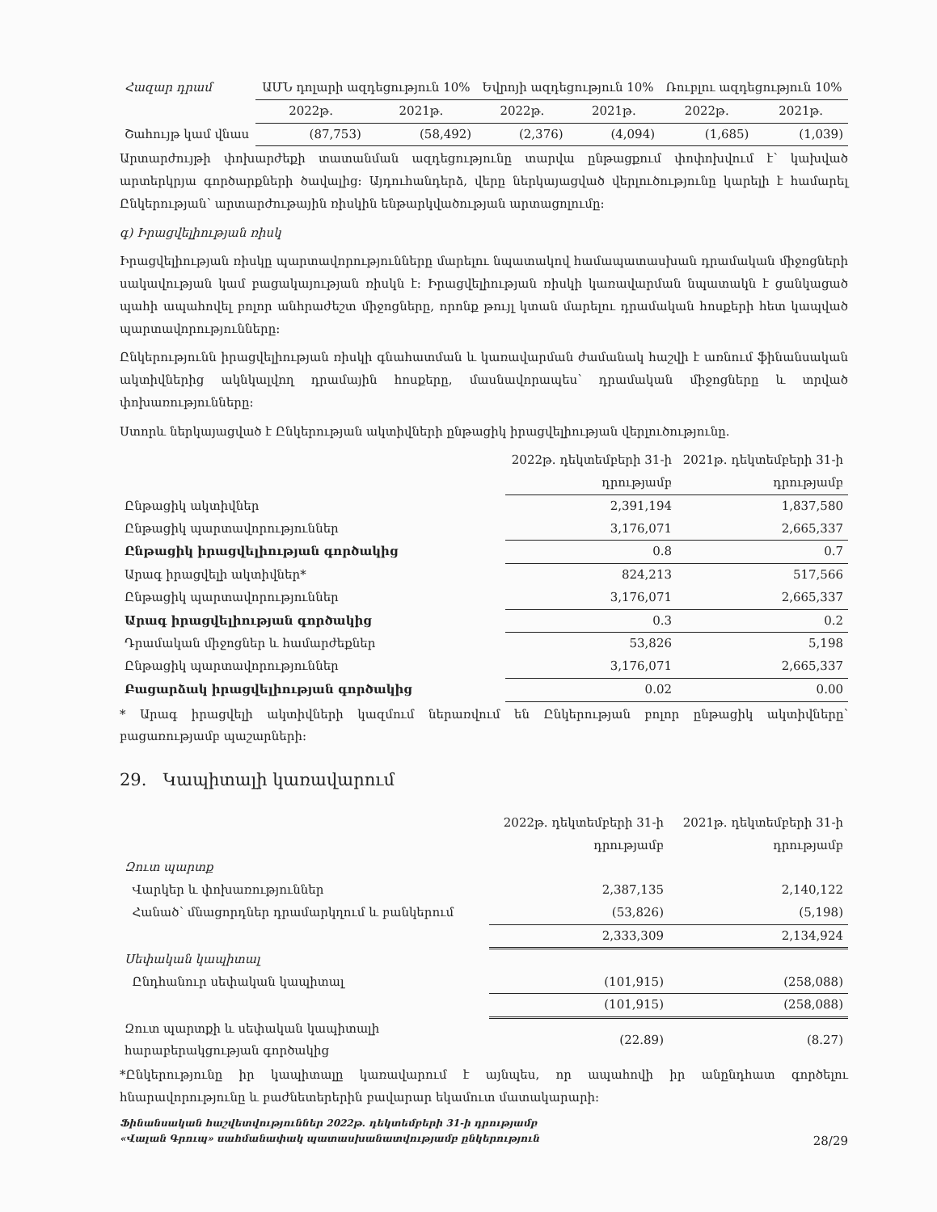| Հազար դրամ | ԱՄՆ դոլարի ազդեցություն 10% | | Եվրոյի ազդեցություն 10% | | Ռուբլու ազդեցություն 10% | |
| | 2022թ. | 2021թ. | 2022թ. | 2021թ. | 2022թ. | 2021թ. |
| Շահույթ կամ վնաս | (87,753) | (58,492) | (2,376) | (4,094) | (1,685) | (1,039) |
Արտարժույթի փոխարժեքի տատանման ազդեցությունը տարվա ընթացքում փոփոխվում է՝ կախված արտերկրյա գործարքների ծավալից: Այդուհանդերձ, վերը ներկայացված վերլուծությունը կարելի է համարել Ընկերության՝ արտարժութային ռիսկին ենթարկվածության արտացոլումը:
գ) Իրացվելիության ռիսկ
Իրացվելիության ռիսկը պարտավորությունները մարելու նպատակով համապատասխան դրամական միջոցների սակավության կամ բացակայության ռիսկն է: Իրացվելիության ռիսկի կառավարման նպատակն է ցանկացած պահի ապահովել բոլոր անհրաժեշտ միջոցները, որոնք թույլ կտան մարելու դրամական հոսքերի հետ կապված պարտավորությունները:
Ընկերությունն իրացվելիության ռիսկի գնահատման և կառավարման ժամանակ հաշվի է առնում ֆինանսական ակտիվներից ակնկալվող դրամային հոսքերը, մասնավորապես՝ դրամական միջոցները և տրված փոխառությունները:
Ստորև ներկայացված է Ընկերության ակտիվների ընթացիկ իրացվելիության վերլուծությունը.
| | 2022թ. դեկտեմբերի 31-ի դրությամբ | 2021թ. դեկտեմբերի 31-ի դրությամբ |
| Ընթացիկ ակտիվներ | 2,391,194 | 1,837,580 |
| Ընթացիկ պարտավորություններ | 3,176,071 | 2,665,337 |
| Ընթացիկ իրացվելիության գործակից | 0.8 | 0.7 |
| Արագ իրացվելի ակտիվներ* | 824,213 | 517,566 |
| Ընթացիկ պարտավորություններ | 3,176,071 | 2,665,337 |
| Արագ իրացվելիության գործակից | 0.3 | 0.2 |
| Դրամական միջոցներ և համարժեքներ | 53,826 | 5,198 |
| Ընթացիկ պարտավորություններ | 3,176,071 | 2,665,337 |
| Բացարձակ իրացվելիության գործակից | 0.02 | 0.00 |
* Արագ իրացվելի ակտիվների կազմում ներառվում են Ընկերության բոլոր ընթացիկ ակտիվները՝ բացառությամբ պաշարների:
29. Կապիտալի կառավարում
| | 2022թ. դեկտեմբերի 31-ի դրությամբ | 2021թ. դեկտեմբերի 31-ի դրությամբ |
| Զուտ պարտք | | |
| Վարկեր և փոխառություններ | 2,387,135 | 2,140,122 |
| Հանած՝ մնացորդներ դրամարկղում և բանկերում | (53,826) | (5,198) |
| | 2,333,309 | 2,134,924 |
| Սեփական կապիտալ | | |
| Ընդհանուր սեփական կապիտալ | (101,915) | (258,088) |
| | (101,915) | (258,088) |
| Զուտ պարտքի և սեփական կապիտալի հարաբերակցության գործակից | (22.89) | (8.27) |
*Ընկերությունը իր կապիտալը կառավարում է այնպես, որ ապահովի իր անընդհատ գործելու հնարավորությունը և բաժնետերերին բավարար եկամուտ մատակարարի:
Ֆինանսական հաշվետվություններ 2022թ. դեկտեմբերի 31-ի դրությամբ
«Վալան Գրուպ» սահմանափակ պատասխանատվությամբ ընկերություն 28/29